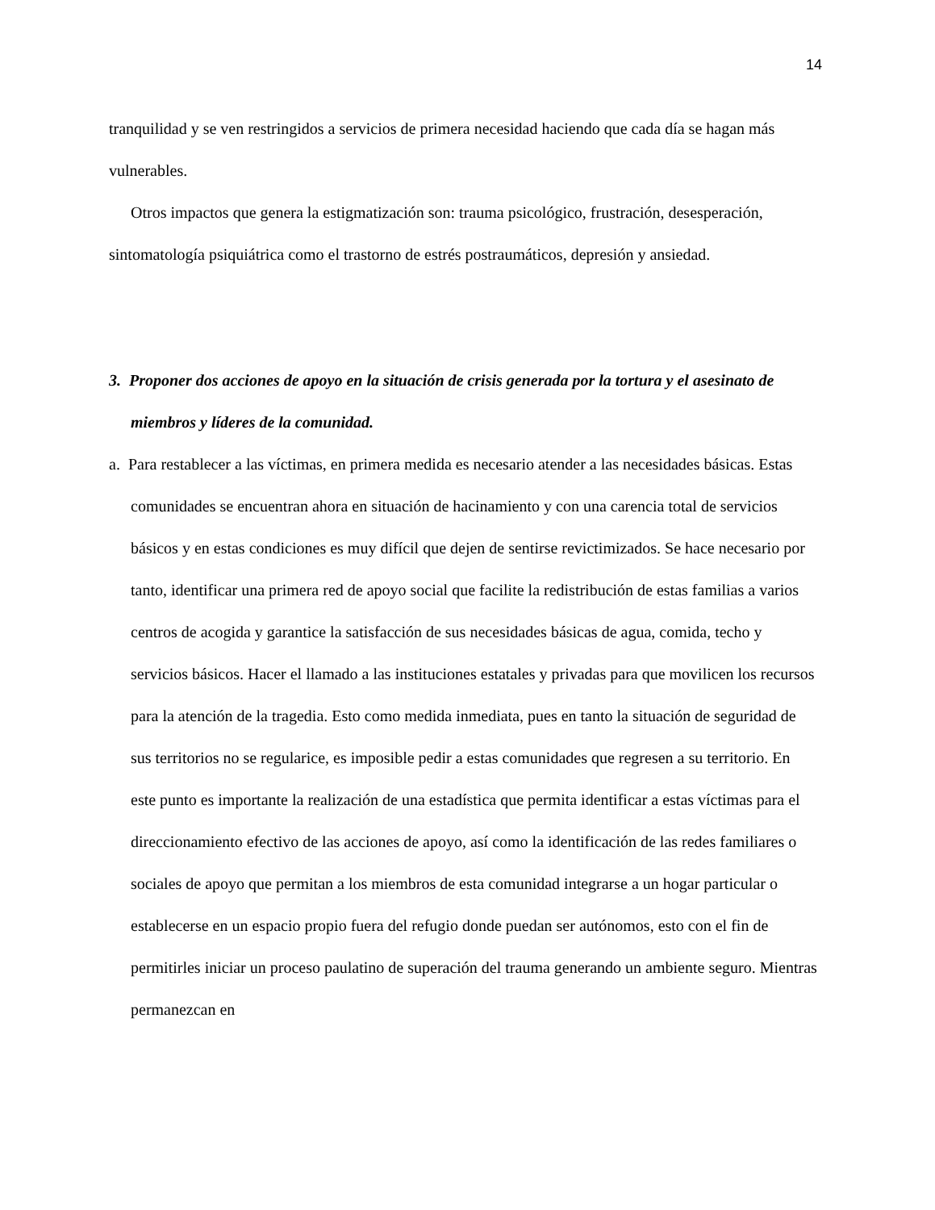14
tranquilidad y se ven restringidos a servicios de primera necesidad haciendo que cada día se hagan más vulnerables.
Otros impactos que genera la estigmatización son: trauma psicológico, frustración, desesperación, sintomatología psiquiátrica como el trastorno de estrés postraumáticos, depresión y ansiedad.
3. Proponer dos acciones de apoyo en la situación de crisis generada por la tortura y el asesinato de miembros y líderes de la comunidad.
a. Para restablecer a las víctimas, en primera medida es necesario atender a las necesidades básicas. Estas comunidades se encuentran ahora en situación de hacinamiento y con una carencia total de servicios básicos y en estas condiciones es muy difícil que dejen de sentirse revictimizados. Se hace necesario por tanto, identificar una primera red de apoyo social que facilite la redistribución de estas familias a varios centros de acogida y garantice la satisfacción de sus necesidades básicas de agua, comida, techo y servicios básicos. Hacer el llamado a las instituciones estatales y privadas para que movilicen los recursos para la atención de la tragedia. Esto como medida inmediata, pues en tanto la situación de seguridad de sus territorios no se regularice, es imposible pedir a estas comunidades que regresen a su territorio. En este punto es importante la realización de una estadística que permita identificar a estas víctimas para el direccionamiento efectivo de las acciones de apoyo, así como la identificación de las redes familiares o sociales de apoyo que permitan a los miembros de esta comunidad integrarse a un hogar particular o establecerse en un espacio propio fuera del refugio donde puedan ser autónomos, esto con el fin de permitirles iniciar un proceso paulatino de superación del trauma generando un ambiente seguro. Mientras permanezcan en